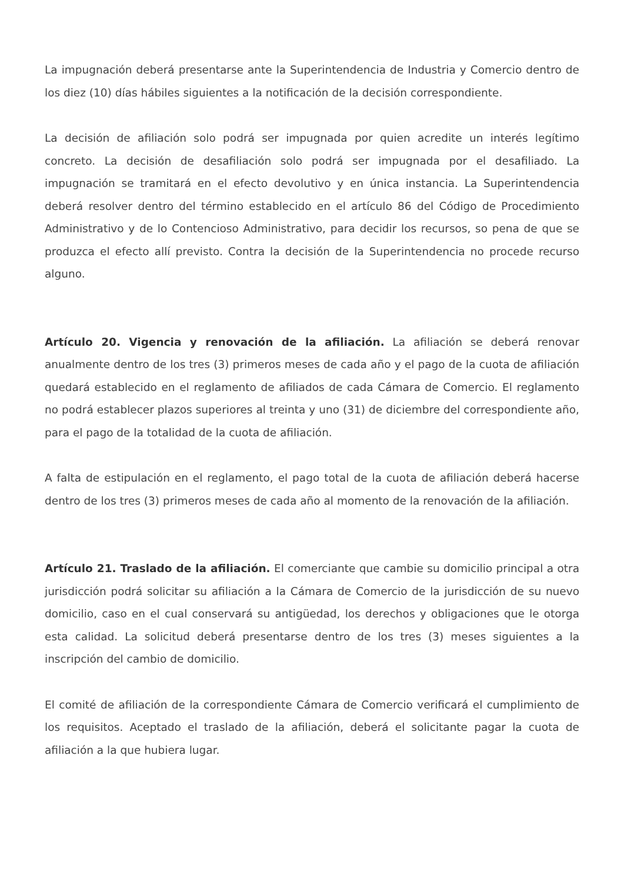La impugnación deberá presentarse ante la Superintendencia de Industria y Comercio dentro de los diez (10) días hábiles siguientes a la notificación de la decisión correspondiente.
La decisión de afiliación solo podrá ser impugnada por quien acredite un interés legítimo concreto. La decisión de desafiliación solo podrá ser impugnada por el desafiliado. La impugnación se tramitará en el efecto devolutivo y en única instancia. La Superintendencia deberá resolver dentro del término establecido en el artículo 86 del Código de Procedimiento Administrativo y de lo Contencioso Administrativo, para decidir los recursos, so pena de que se produzca el efecto allí previsto. Contra la decisión de la Superintendencia no procede recurso alguno.
Artículo 20. Vigencia y renovación de la afiliación. La afiliación se deberá renovar anualmente dentro de los tres (3) primeros meses de cada año y el pago de la cuota de afiliación quedará establecido en el reglamento de afiliados de cada Cámara de Comercio. El reglamento no podrá establecer plazos superiores al treinta y uno (31) de diciembre del correspondiente año, para el pago de la totalidad de la cuota de afiliación.
A falta de estipulación en el reglamento, el pago total de la cuota de afiliación deberá hacerse dentro de los tres (3) primeros meses de cada año al momento de la renovación de la afiliación.
Artículo 21. Traslado de la afiliación. El comerciante que cambie su domicilio principal a otra jurisdicción podrá solicitar su afiliación a la Cámara de Comercio de la jurisdicción de su nuevo domicilio, caso en el cual conservará su antigüedad, los derechos y obligaciones que le otorga esta calidad. La solicitud deberá presentarse dentro de los tres (3) meses siguientes a la inscripción del cambio de domicilio.
El comité de afiliación de la correspondiente Cámara de Comercio verificará el cumplimiento de los requisitos. Aceptado el traslado de la afiliación, deberá el solicitante pagar la cuota de afiliación a la que hubiera lugar.